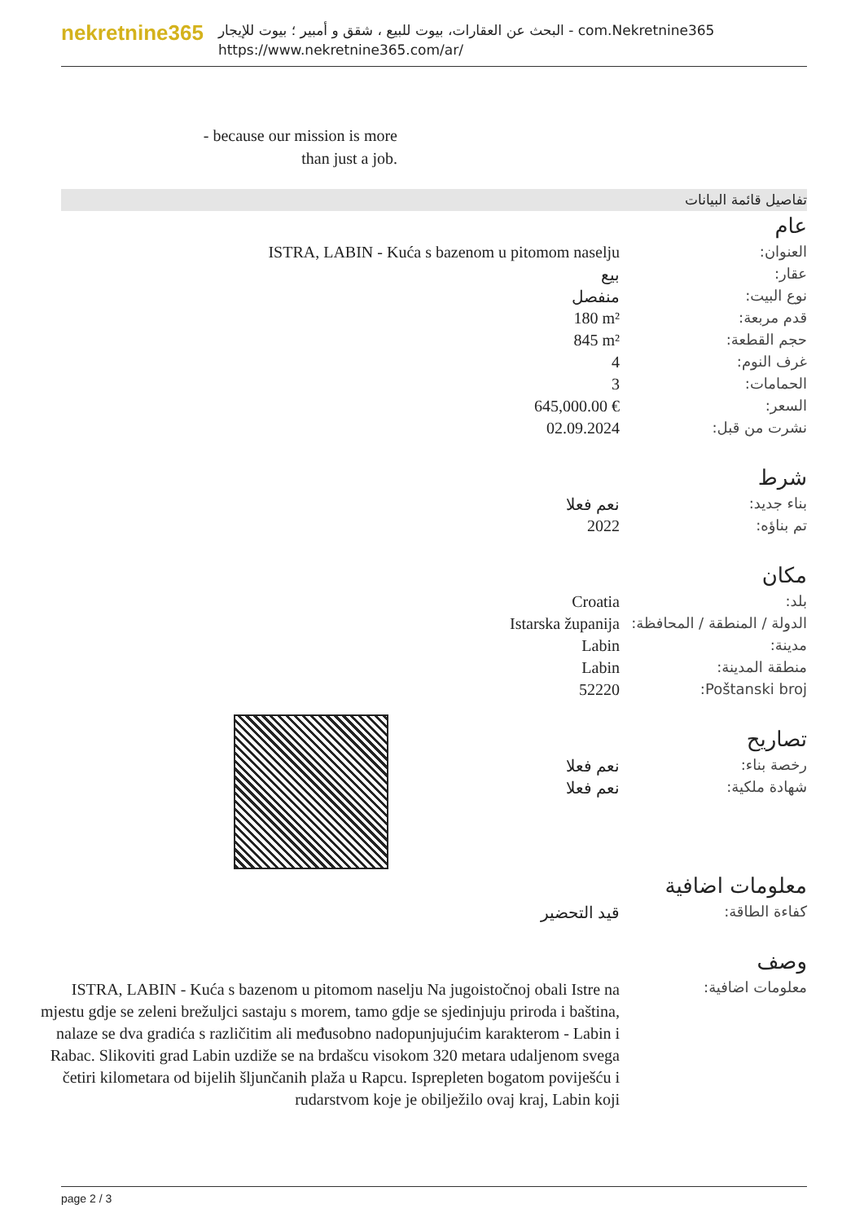nekretnine365
البحث عن العقارات، بيوت للبيع ، شقق و أمبير ؛ بيوت للإيجار - com.Nekretnine365
https://www.nekretnine365.com/ar/
- because our mission is more than just a job.
تفاصيل قائمة البيانات
عام
| العنوان: | ISTRA, LABIN - Kuća s bazenom u pitomom naselju |
| عقار: | بيع |
| نوع البيت: | منفصل |
| قدم مربعة: | 180 m² |
| حجم القطعة: | 845 m² |
| غرف النوم: | 4 |
| الحمامات: | 3 |
| السعر: | 645,000.00 € |
| نشرت من قبل: | 02.09.2024 |
شرط
| بناء جديد: | نعم فعلا |
| تم بناؤه: | 2022 |
مكان
| بلد: | Croatia |
| الدولة / المنطقة / المحافظة: | Istarska županija |
| مدينة: | Labin |
| منطقة المدينة: | Labin |
| Poštanski broj: | 52220 |
تصاريح
| رخصة بناء: | نعم فعلا |
| شهادة ملكية: | نعم فعلا |
معلومات اضافية
| كفاءة الطاقة: | قيد التحضير |
وصف
| معلومات اضافية: | ISTRA, LABIN - Kuća s bazenom u pitomom naselju Na jugoistočnoj obali Istre na mjestu gdje se zeleni brežuljci sastaju s morem, tamo gdje se sjedinjuju priroda i baština, nalaze se dva gradića s različitim ali međusobno nadopunjujućim karakterom - Labin i Rabac. Slikoviti grad Labin uzdiže se na brdašcu visokom 320 metara udaljenom svega četiri kilometara od bijelih šljunčanih plaža u Rapcu. Isprepleten bogatom poviješću i rudarstvom koje je obilježilo ovaj kraj, Labin koji |
page 2 / 3